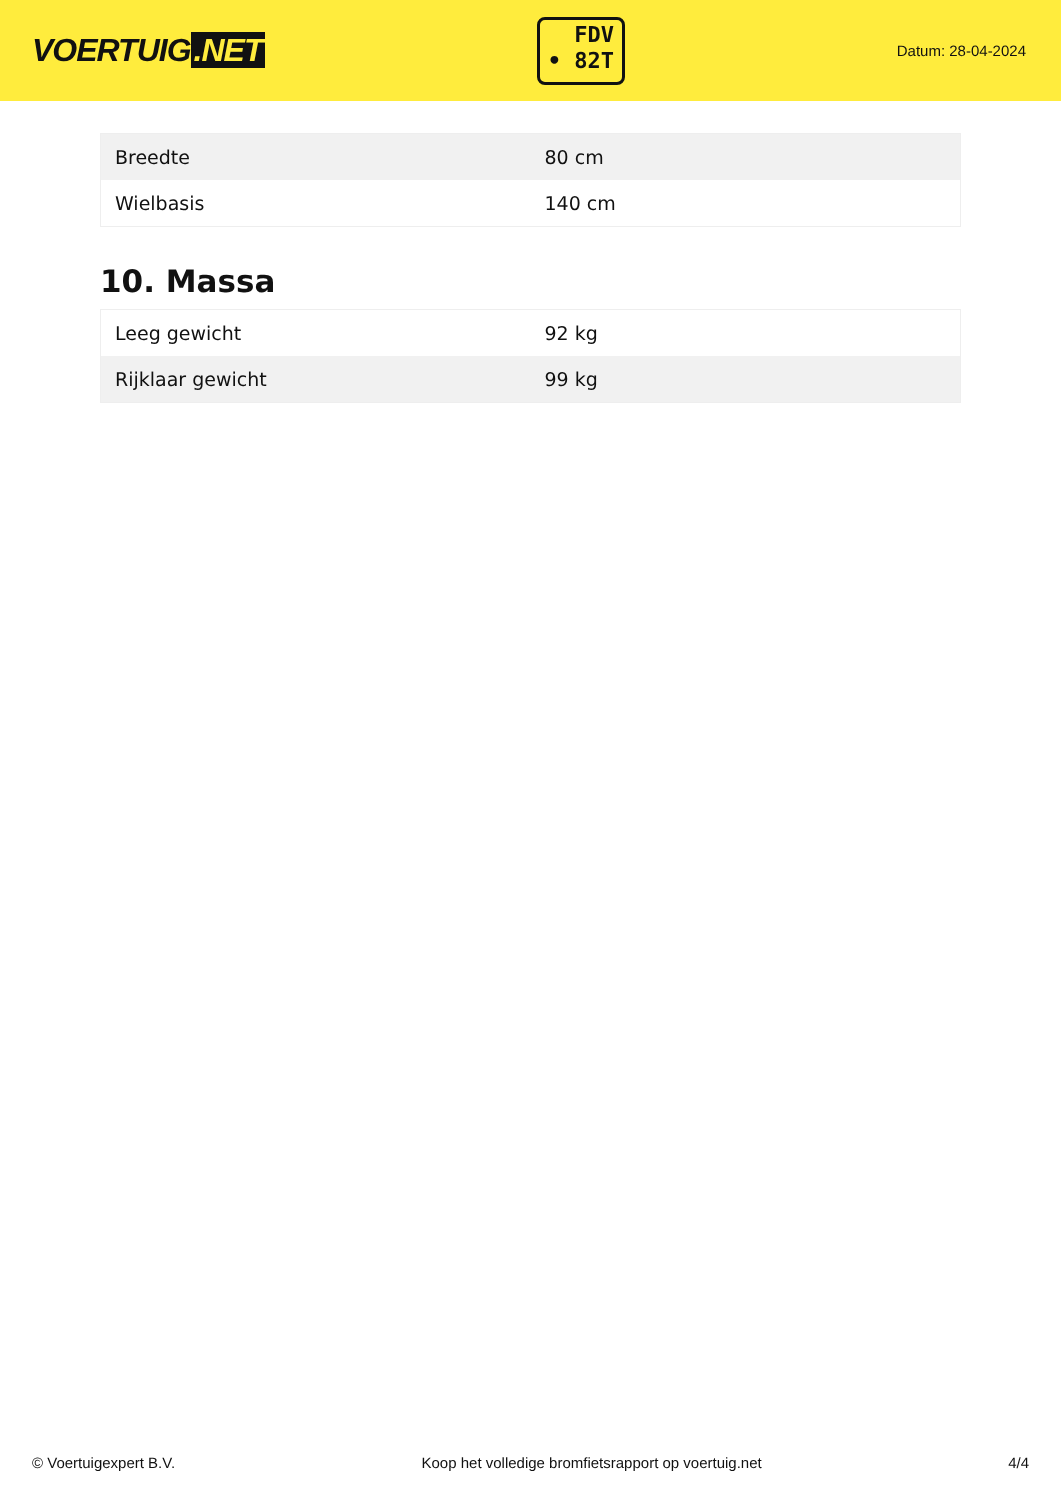VOERTUIG.NET
FDV
• 82T
Datum: 28-04-2024
| Breedte | 80 cm |
| Wielbasis | 140 cm |
10. Massa
| Leeg gewicht | 92 kg |
| Rijklaar gewicht | 99 kg |
© Voertuigexpert B.V. Koop het volledige bromfietsrapport op voertuig.net 4/4